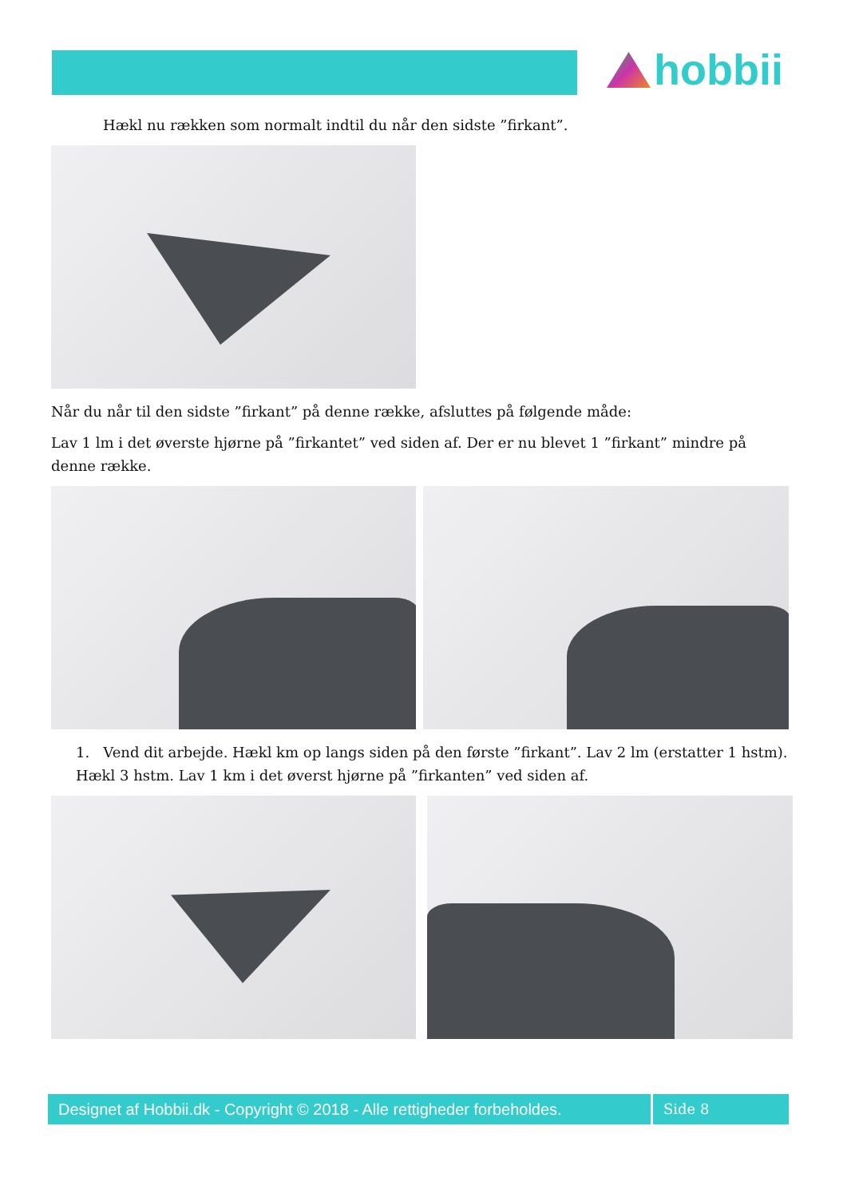hobbii
Hækl nu rækken som normalt indtil du når den sidste ”firkant”.
Når du når til den sidste ”firkant” på denne række, afsluttes på følgende måde:
Lav 1 lm i det øverste hjørne på ”firkantet” ved siden af. Der er nu blevet 1 ”firkant” mindre på denne række.
1. Vend dit arbejde. Hækl km op langs siden på den første ”firkant”. Lav 2 lm (erstatter 1 hstm). Hækl 3 hstm. Lav 1 km i det øverst hjørne på ”firkanten” ved siden af.
Designet af Hobbii.dk - Copyright © 2018 - Alle rettigheder forbeholdes.
Side 8